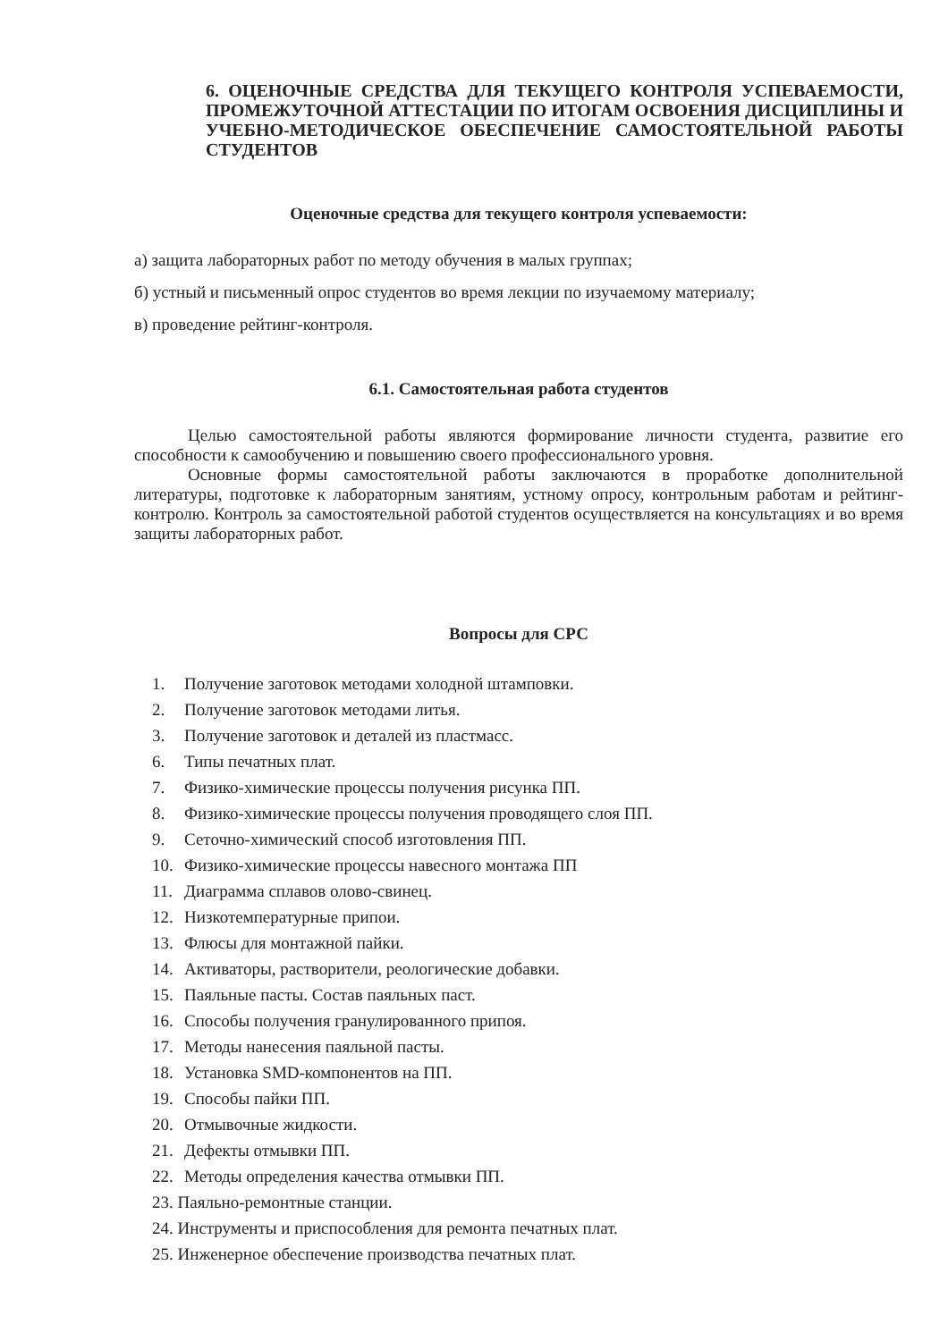6. ОЦЕНОЧНЫЕ СРЕДСТВА ДЛЯ ТЕКУЩЕГО КОНТРОЛЯ УСПЕВАЕМОСТИ, ПРОМЕЖУТОЧНОЙ АТТЕСТАЦИИ ПО ИТОГАМ ОСВОЕНИЯ ДИСЦИПЛИНЫ И УЧЕБНО-МЕТОДИЧЕСКОЕ ОБЕСПЕЧЕНИЕ САМОСТОЯТЕЛЬНОЙ РАБОТЫ СТУДЕНТОВ
Оценочные средства для текущего контроля успеваемости:
а) защита лабораторных работ по методу обучения в малых группах;
б) устный и письменный опрос студентов во время лекции по изучаемому материалу;
в) проведение рейтинг-контроля.
6.1. Самостоятельная работа студентов
Целью самостоятельной работы являются формирование личности студента, развитие его способности к самообучению и повышению своего профессионального уровня.
Основные формы самостоятельной работы заключаются в проработке дополнительной литературы, подготовке к лабораторным занятиям, устному опросу, контрольным работам и рейтинг-контролю. Контроль за самостоятельной работой студентов осуществляется на консультациях и во время защиты лабораторных работ.
Вопросы для СРС
1. Получение заготовок методами холодной штамповки.
2. Получение заготовок методами литья.
3. Получение заготовок и деталей из пластмасс.
6. Типы печатных плат.
7. Физико-химические процессы получения рисунка ПП.
8. Физико-химические процессы получения проводящего слоя ПП.
9. Сеточно-химический способ изготовления ПП.
10. Физико-химические процессы навесного монтажа ПП
11. Диаграмма сплавов олово-свинец.
12. Низкотемпературные припои.
13. Флюсы для монтажной пайки.
14. Активаторы, растворители, реологические добавки.
15. Паяльные пасты. Состав паяльных паст.
16. Способы получения гранулированного припоя.
17. Методы нанесения паяльной пасты.
18. Установка SMD-компонентов на ПП.
19. Способы пайки ПП.
20. Отмывочные жидкости.
21. Дефекты отмывки ПП.
22. Методы определения качества отмывки ПП.
23. Паяльно-ремонтные станции.
24. Инструменты и приспособления для ремонта печатных плат.
25. Инженерное обеспечение производства печатных плат.